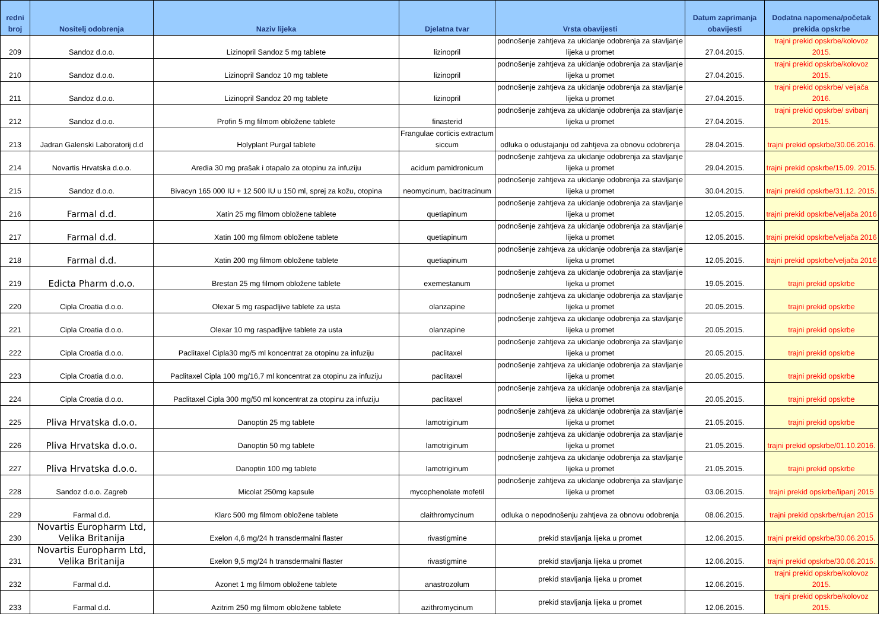| redni broj | Nositelj odobrenja | Naziv lijeka | Djelatna tvar | Vrsta obavijesti | Datum zaprimanja obavijesti | Dodatna napomena/početak prekida opskrbe |
| --- | --- | --- | --- | --- | --- | --- |
| 209 | Sandoz d.o.o. | Lizinopril Sandoz 5 mg tablete | lizinopril | podnošenje zahtjeva za ukidanje odobrenja za stavljanje lijeka u promet | 27.04.2015. | trajni prekid opskrbe/kolovoz 2015. |
| 210 | Sandoz d.o.o. | Lizinopril Sandoz 10 mg tablete | lizinopril | podnošenje zahtjeva za ukidanje odobrenja za stavljanje lijeka u promet | 27.04.2015. | trajni prekid opskrbe/kolovoz 2015. |
| 211 | Sandoz d.o.o. | Lizinopril Sandoz 20 mg tablete | lizinopril | podnošenje zahtjeva za ukidanje odobrenja za stavljanje lijeka u promet | 27.04.2015. | trajni prekid opskrbe/ veljača 2016. |
| 212 | Sandoz d.o.o. | Profin 5 mg filmom obložene tablete | finasterid | podnošenje zahtjeva za ukidanje odobrenja za stavljanje lijeka u promet | 27.04.2015. | trajni prekid opskrbe/ svibanj 2015. |
| 213 | Jadran Galenski Laboratorij d.d | Holyplant Purgal tablete | Frangulae corticis extractum siccum | odluka o odustajanju od zahtjeva za obnovu odobrenja | 28.04.2015. | trajni prekid opskrbe/30.06.2016. |
| 214 | Novartis Hrvatska d.o.o. | Aredia 30 mg prašak i otapalo za otopinu za infuziju | acidum pamidronicum | podnošenje zahtjeva za ukidanje odobrenja za stavljanje lijeka u promet | 29.04.2015. | trajni prekid opskrbe/15.09. 2015. |
| 215 | Sandoz d.o.o. | Bivacyn 165 000 IU + 12 500 IU u 150 ml, sprej za kožu, otopina | neomycinum, bacitracinum | podnošenje zahtjeva za ukidanje odobrenja za stavljanje lijeka u promet | 30.04.2015. | trajni prekid opskrbe/31.12. 2015. |
| 216 | Farmal d.d. | Xatin 25 mg filmom obložene tablete | quetiapinum | podnošenje zahtjeva za ukidanje odobrenja za stavljanje lijeka u promet | 12.05.2015. | trajni prekid opskrbe/veljača 2016 |
| 217 | Farmal d.d. | Xatin 100 mg filmom obložene tablete | quetiapinum | podnošenje zahtjeva za ukidanje odobrenja za stavljanje lijeka u promet | 12.05.2015. | trajni prekid opskrbe/veljača 2016 |
| 218 | Farmal d.d. | Xatin 200 mg filmom obložene tablete | quetiapinum | podnošenje zahtjeva za ukidanje odobrenja za stavljanje lijeka u promet | 12.05.2015. | trajni prekid opskrbe/veljača 2016 |
| 219 | Edicta Pharm d.o.o. | Brestan 25 mg filmom obložene tablete | exemestanum | podnošenje zahtjeva za ukidanje odobrenja za stavljanje lijeka u promet | 19.05.2015. | trajni prekid opskrbe |
| 220 | Cipla Croatia d.o.o. | Olexar 5 mg raspadljive tablete za usta | olanzapine | podnošenje zahtjeva za ukidanje odobrenja za stavljanje lijeka u promet | 20.05.2015. | trajni prekid opskrbe |
| 221 | Cipla Croatia d.o.o. | Olexar 10 mg raspadljive tablete za usta | olanzapine | podnošenje zahtjeva za ukidanje odobrenja za stavljanje lijeka u promet | 20.05.2015. | trajni prekid opskrbe |
| 222 | Cipla Croatia d.o.o. | Paclitaxel Cipla30 mg/5 ml koncentrat za otopinu za infuziju | paclitaxel | podnošenje zahtjeva za ukidanje odobrenja za stavljanje lijeka u promet | 20.05.2015. | trajni prekid opskrbe |
| 223 | Cipla Croatia d.o.o. | Paclitaxel Cipla 100 mg/16,7 ml koncentrat za otopinu za infuziju | paclitaxel | podnošenje zahtjeva za ukidanje odobrenja za stavljanje lijeka u promet | 20.05.2015. | trajni prekid opskrbe |
| 224 | Cipla Croatia d.o.o. | Paclitaxel Cipla 300 mg/50 ml koncentrat za otopinu za infuziju | paclitaxel | podnošenje zahtjeva za ukidanje odobrenja za stavljanje lijeka u promet | 20.05.2015. | trajni prekid opskrbe |
| 225 | Pliva Hrvatska d.o.o. | Danoptin 25 mg tablete | lamotriginum | podnošenje zahtjeva za ukidanje odobrenja za stavljanje lijeka u promet | 21.05.2015. | trajni prekid opskrbe |
| 226 | Pliva Hrvatska d.o.o. | Danoptin 50 mg tablete | lamotriginum | podnošenje zahtjeva za ukidanje odobrenja za stavljanje lijeka u promet | 21.05.2015. | trajni prekid opskrbe/01.10.2016. |
| 227 | Pliva Hrvatska d.o.o. | Danoptin 100 mg tablete | lamotriginum | podnošenje zahtjeva za ukidanje odobrenja za stavljanje lijeka u promet | 21.05.2015. | trajni prekid opskrbe |
| 228 | Sandoz d.o.o. Zagreb | Micolat 250mg kapsule | mycophenolate mofetil | podnošenje zahtjeva za ukidanje odobrenja za stavljanje lijeka u promet | 03.06.2015. | trajni prekid opskrbe/lipanj 2015 |
| 229 | Farmal d.d. | Klarc 500 mg filmom obložene tablete | claithromycinum | odluka o nepodnošenju zahtjeva za obnovu odobrenja | 08.06.2015. | trajni prekid opskrbe/rujan 2015 |
| 230 | Novartis Europharm Ltd, Velika Britanija | Exelon 4,6 mg/24 h transdermalni flaster | rivastigmine | prekid stavljanja lijeka u promet | 12.06.2015. | trajni prekid opskrbe/30.06.2015. |
| 231 | Novartis Europharm Ltd, Velika Britanija | Exelon 9,5 mg/24 h transdermalni flaster | rivastigmine | prekid stavljanja lijeka u promet | 12.06.2015. | trajni prekid opskrbe/30.06.2015. |
| 232 | Farmal d.d. | Azonet 1 mg filmom obložene tablete | anastrozolum | prekid stavljanja lijeka u promet | 12.06.2015. | trajni prekid opskrbe/kolovoz 2015. |
| 233 | Farmal d.d. | Azitrim 250 mg filmom obložene tablete | azithromycinum | prekid stavljanja lijeka u promet | 12.06.2015. | trajni prekid opskrbe/kolovoz 2015. |